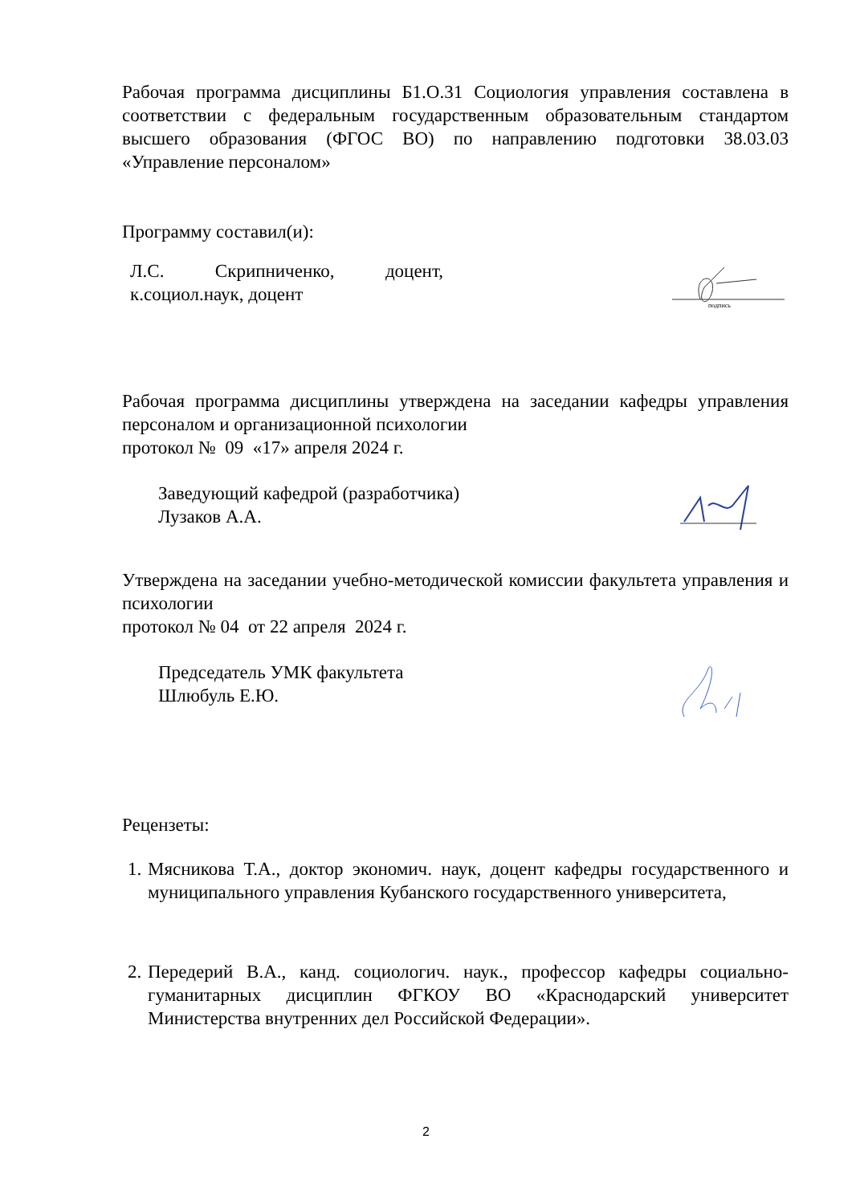Рабочая программа дисциплины Б1.О.31 Социология управления составлена в соответствии с федеральным государственным образовательным стандартом высшего образования (ФГОС ВО) по направлению подготовки 38.03.03 «Управление персоналом»
Программу составил(и):
Л.С. Скрипниченко, доцент, к.социол.наук, доцент
подпись
Рабочая программа дисциплины утверждена на заседании кафедры управления персоналом и организационной психологии
протокол № 09 «17» апреля 2024 г.
Заведующий кафедрой (разработчика)
Лузаков А.А.
Утверждена на заседании учебно-методической комиссии факультета управления и психологии
протокол № 04 от 22 апреля 2024 г.
Председатель УМК факультета
Шлюбуль Е.Ю.
Рецензеты:
1. Мясникова Т.А., доктор экономич. наук, доцент кафедры государственного и муниципального управления Кубанского государственного университета,
2. Передерий В.А., канд. социологич. наук., профессор кафедры социально-гуманитарных дисциплин ФГКОУ ВО «Краснодарский университет Министерства внутренних дел Российской Федерации».
2